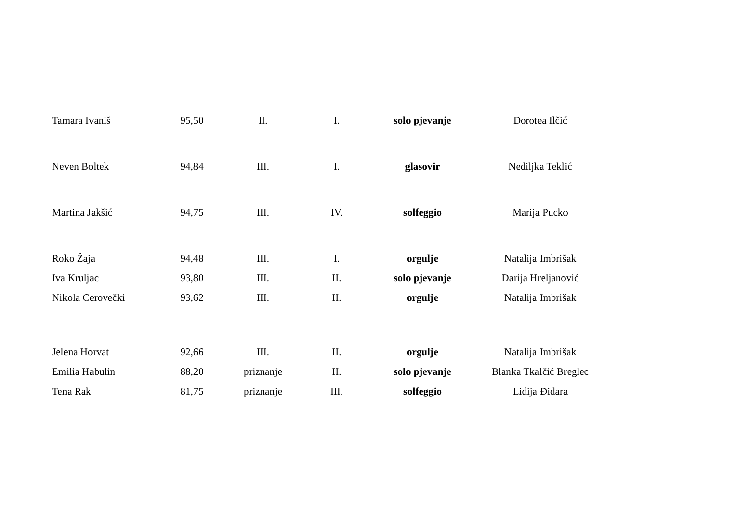| Tamara Ivaniš | 95,50 | II. | I. | solo pjevanje | Dorotea Ilčić |
| Neven Boltek | 94,84 | III. | I. | glasovir | Nediljka Teklić |
| Martina Jakšić | 94,75 | III. | IV. | solfeggio | Marija Pucko |
| Roko Žaja | 94,48 | III. | I. | orgulje | Natalija Imbrišak |
| Iva Kruljac | 93,80 | III. | II. | solo pjevanje | Darija Hreljanović |
| Nikola Cerovečki | 93,62 | III. | II. | orgulje | Natalija Imbrišak |
| Jelena Horvat | 92,66 | III. | II. | orgulje | Natalija Imbrišak |
| Emilia Habulin | 88,20 | priznanje | II. | solo pjevanje | Blanka Tkalčić Breglec |
| Tena Rak | 81,75 | priznanje | III. | solfeggio | Lidija Đidara |